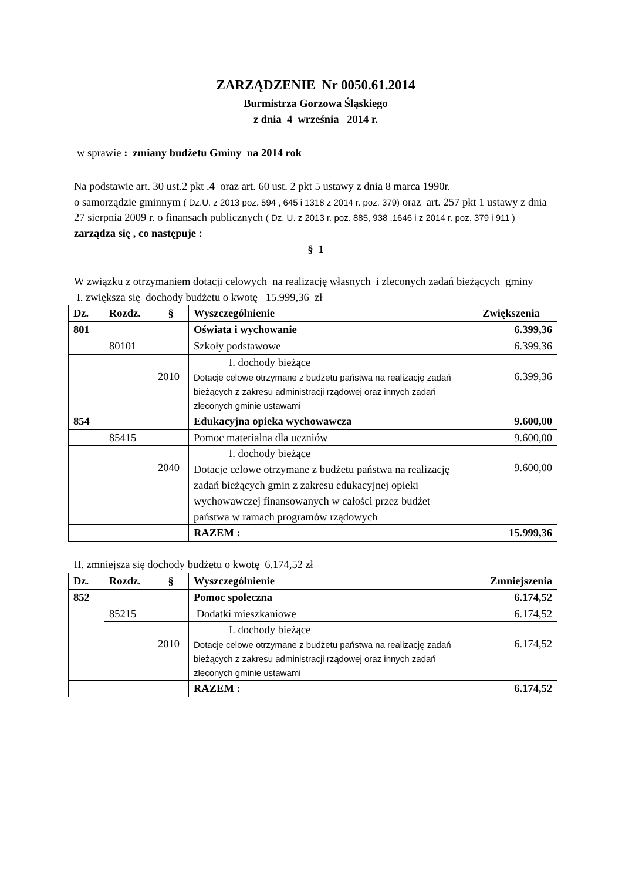ZARZĄDZENIE Nr 0050.61.2014
Burmistrza Gorzowa Śląskiego
z dnia 4 września 2014 r.
w sprawie : zmiany budżetu Gminy na 2014 rok
Na podstawie art. 30 ust.2 pkt .4 oraz art. 60 ust. 2 pkt 5 ustawy z dnia 8 marca 1990r.
o samorządzie gminnym ( Dz.U. z 2013 poz. 594 , 645 i 1318 z 2014 r. poz. 379) oraz art. 257 pkt 1 ustawy z dnia 27 sierpnia 2009 r. o finansach publicznych ( Dz. U. z 2013 r. poz. 885, 938 ,1646 i z 2014 r. poz. 379 i 911 )
zarządza się , co następuje :
§ 1
W związku z otrzymaniem dotacji celowych na realizację własnych i zleconych zadań bieżących gminy
I. zwiększa się dochody budżetu o kwotę 15.999,36 zł
| Dz. | Rozdz. | § | Wyszczególnienie | Zwiększenia |
| --- | --- | --- | --- | --- |
| 801 | | | Oświata i wychowanie | 6.399,36 |
| | 80101 | | Szkoły podstawowe | 6.399,36 |
| | | 2010 | I. dochody bieżące Dotacje celowe otrzymane z budżetu państwa na realizację zadań bieżących z zakresu administracji rządowej oraz innych zadań zleconych gminie ustawami | 6.399,36 |
| 854 | | | Edukacyjna opieka wychowawcza | 9.600,00 |
| | 85415 | | Pomoc materialna dla uczniów | 9.600,00 |
| | | 2040 | I. dochody bieżące Dotacje celowe otrzymane z budżetu państwa na realizację zadań bieżących gmin z zakresu edukacyjnej opieki wychowawczej finansowanych w całości przez budżet państwa w ramach programów rządowych | 9.600,00 |
| | | | RAZEM : | 15.999,36 |
II. zmniejsza się dochody budżetu o kwotę 6.174,52 zł
| Dz. | Rozdz. | § | Wyszczególnienie | Zmniejszenia |
| --- | --- | --- | --- | --- |
| 852 | | | Pomoc społeczna | 6.174,52 |
| | 85215 | | Dodatki mieszkaniowe | 6.174,52 |
| | | 2010 | I. dochody bieżące Dotacje celowe otrzymane z budżetu państwa na realizację zadań bieżących z zakresu administracji rządowej oraz innych zadań zleconych gminie ustawami | 6.174,52 |
| | | | RAZEM : | 6.174,52 |